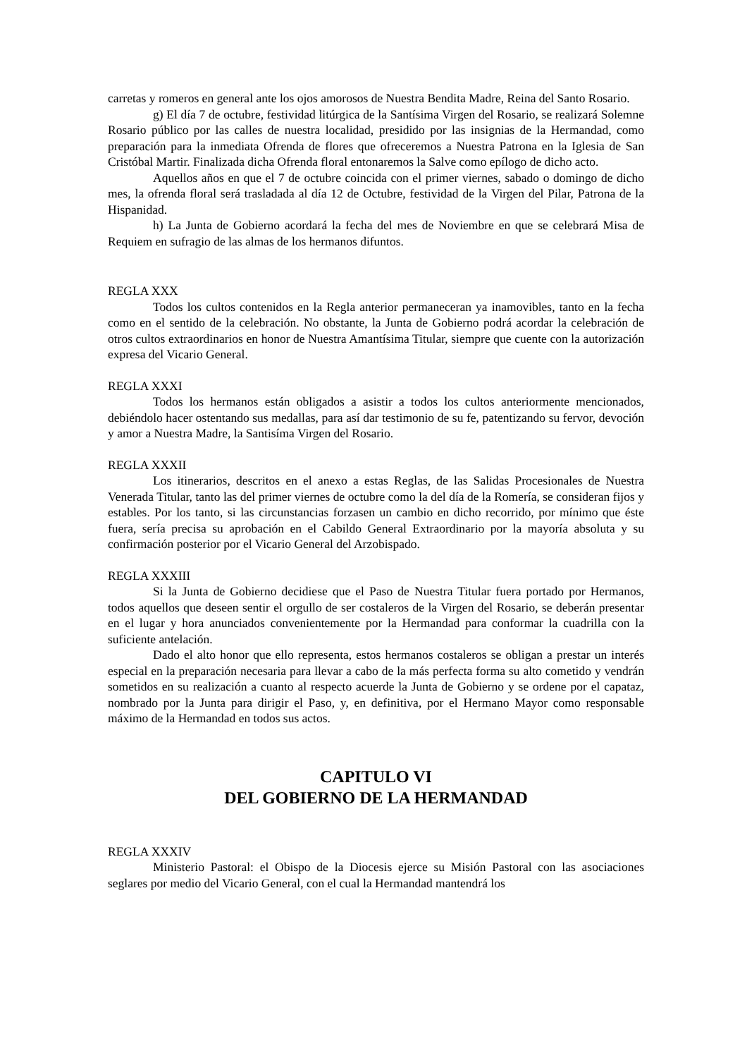carretas y romeros en general ante los ojos amorosos de Nuestra Bendita Madre, Reina del Santo Rosario.
g) El día 7 de octubre, festividad litúrgica de la Santísima Virgen del Rosario, se realizará Solemne Rosario público por las calles de nuestra localidad, presidido por las insignias de la Hermandad, como preparación para la inmediata Ofrenda de flores que ofreceremos a Nuestra Patrona en la Iglesia de San Cristóbal Martir. Finalizada dicha Ofrenda floral entonaremos la Salve como epílogo de dicho acto.
Aquellos años en que el 7 de octubre coincida con el primer viernes, sabado o domingo de dicho mes, la ofrenda floral será trasladada al día 12 de Octubre, festividad de la Virgen del Pilar, Patrona de la Hispanidad.
h) La Junta de Gobierno acordará la fecha del mes de Noviembre en que se celebrará Misa de Requiem en sufragio de las almas de los hermanos difuntos.
REGLA XXX
Todos los cultos contenidos en la Regla anterior permaneceran ya inamovibles, tanto en la fecha como en el sentido de la celebración. No obstante, la Junta de Gobierno podrá acordar la celebración de otros cultos extraordinarios en honor de Nuestra Amantísima Titular, siempre que cuente con la autorización expresa del Vicario General.
REGLA XXXI
Todos los hermanos están obligados a asistir a todos los cultos anteriormente mencionados, debiéndolo hacer ostentando sus medallas, para así dar testimonio de su fe, patentizando su fervor, devoción y amor a Nuestra Madre, la Santisíma Virgen del Rosario.
REGLA XXXII
Los itinerarios, descritos en el anexo a estas Reglas, de las Salidas Procesionales de Nuestra Venerada Titular, tanto las del primer viernes de octubre como la del día de la Romería, se consideran fijos y estables. Por los tanto, si las circunstancias forzasen un cambio en dicho recorrido, por mínimo que éste fuera, sería precisa su aprobación en el Cabildo General Extraordinario por la mayoría absoluta y su confirmación posterior por el Vicario General del Arzobispado.
REGLA XXXIII
Si la Junta de Gobierno decidiese que el Paso de Nuestra Titular fuera portado por Hermanos, todos aquellos que deseen sentir el orgullo de ser costaleros de la Virgen del Rosario, se deberán presentar en el lugar y hora anunciados convenientemente por la Hermandad para conformar la cuadrilla con la suficiente antelación.
Dado el alto honor que ello representa, estos hermanos costaleros se obligan a prestar un interés especial en la preparación necesaria para llevar a cabo de la más perfecta forma su alto cometido y vendrán sometidos en su realización a cuanto al respecto acuerde la Junta de Gobierno y se ordene por el capataz, nombrado por la Junta para dirigir el Paso, y, en definitiva, por el Hermano Mayor como responsable máximo de la Hermandad en todos sus actos.
CAPITULO VI
DEL GOBIERNO DE LA HERMANDAD
REGLA XXXIV
Ministerio Pastoral: el Obispo de la Diocesis ejerce su Misión Pastoral con las asociaciones seglares por medio del Vicario General, con el cual la Hermandad mantendrá los